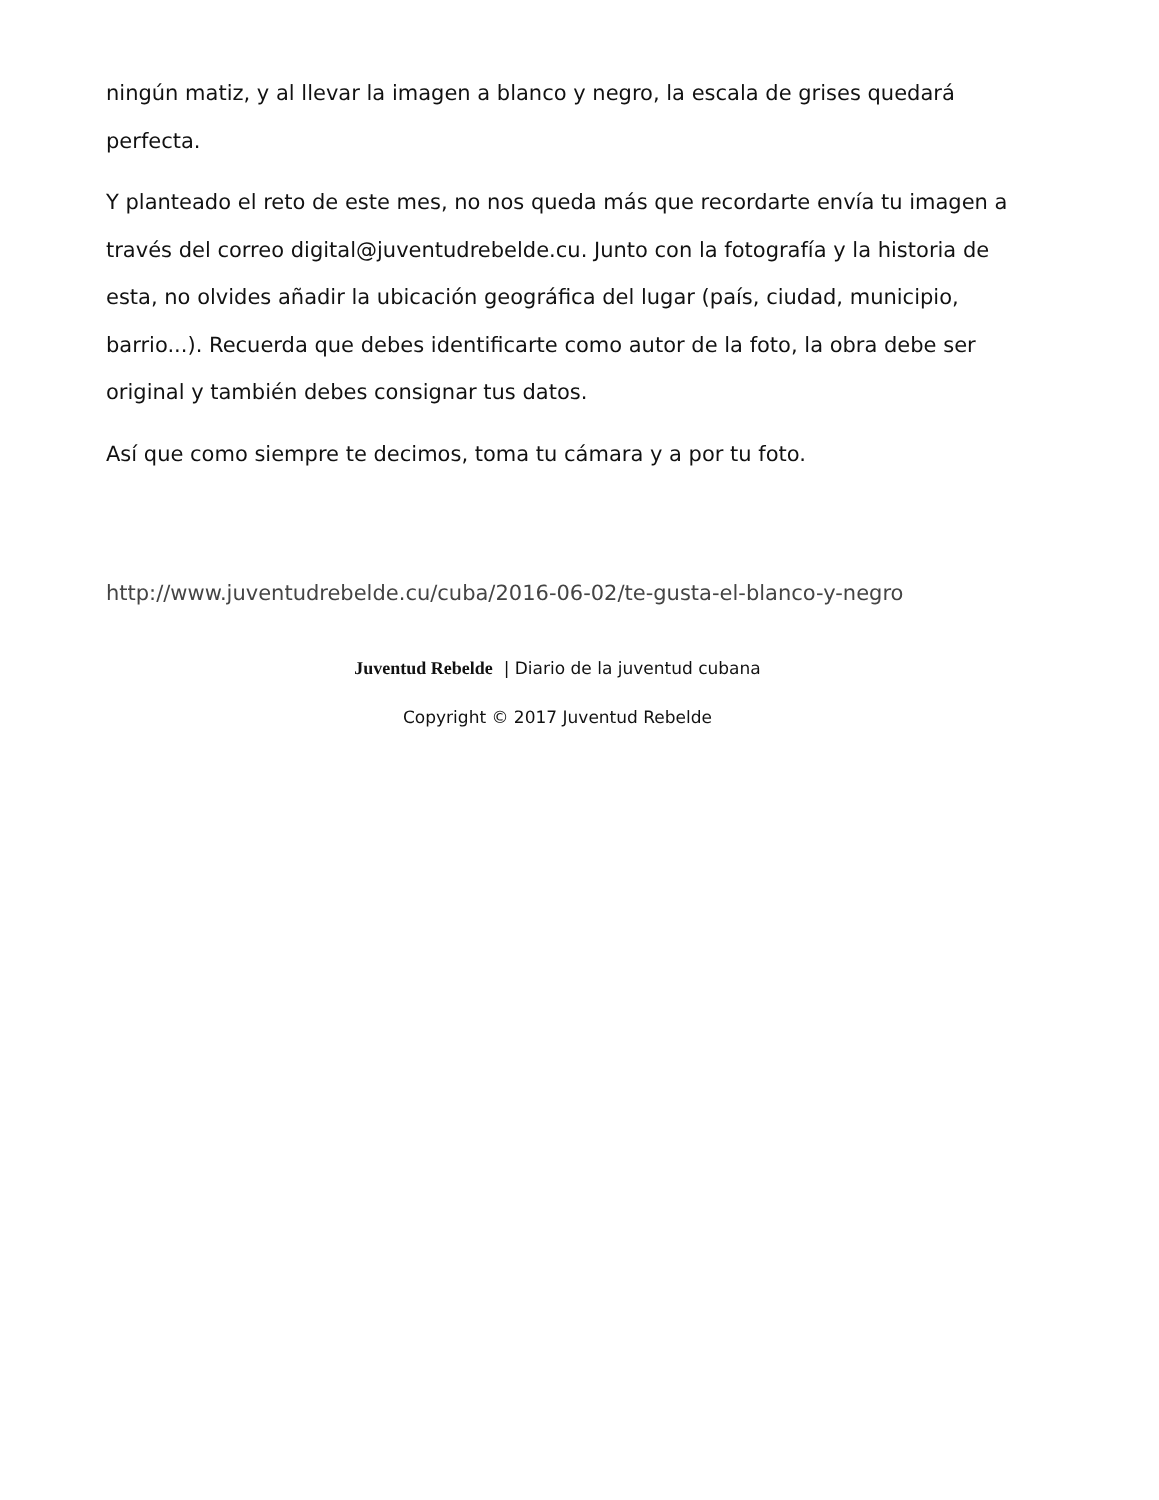ningún matiz, y al llevar la imagen a blanco y negro, la escala de grises quedará perfecta.
Y planteado el reto de este mes, no nos queda más que recordarte envía tu imagen a través del correo digital@juventudrebelde.cu. Junto con la fotografía y la historia de esta, no olvides añadir la ubicación geográfica del lugar (país, ciudad, municipio, barrio...). Recuerda que debes identificarte como autor de la foto, la obra debe ser original y también debes consignar tus datos.
Así que como siempre te decimos, toma tu cámara y a por tu foto.
http://www.juventudrebelde.cu/cuba/2016-06-02/te-gusta-el-blanco-y-negro
Juventud Rebelde | Diario de la juventud cubana
Copyright © 2017 Juventud Rebelde